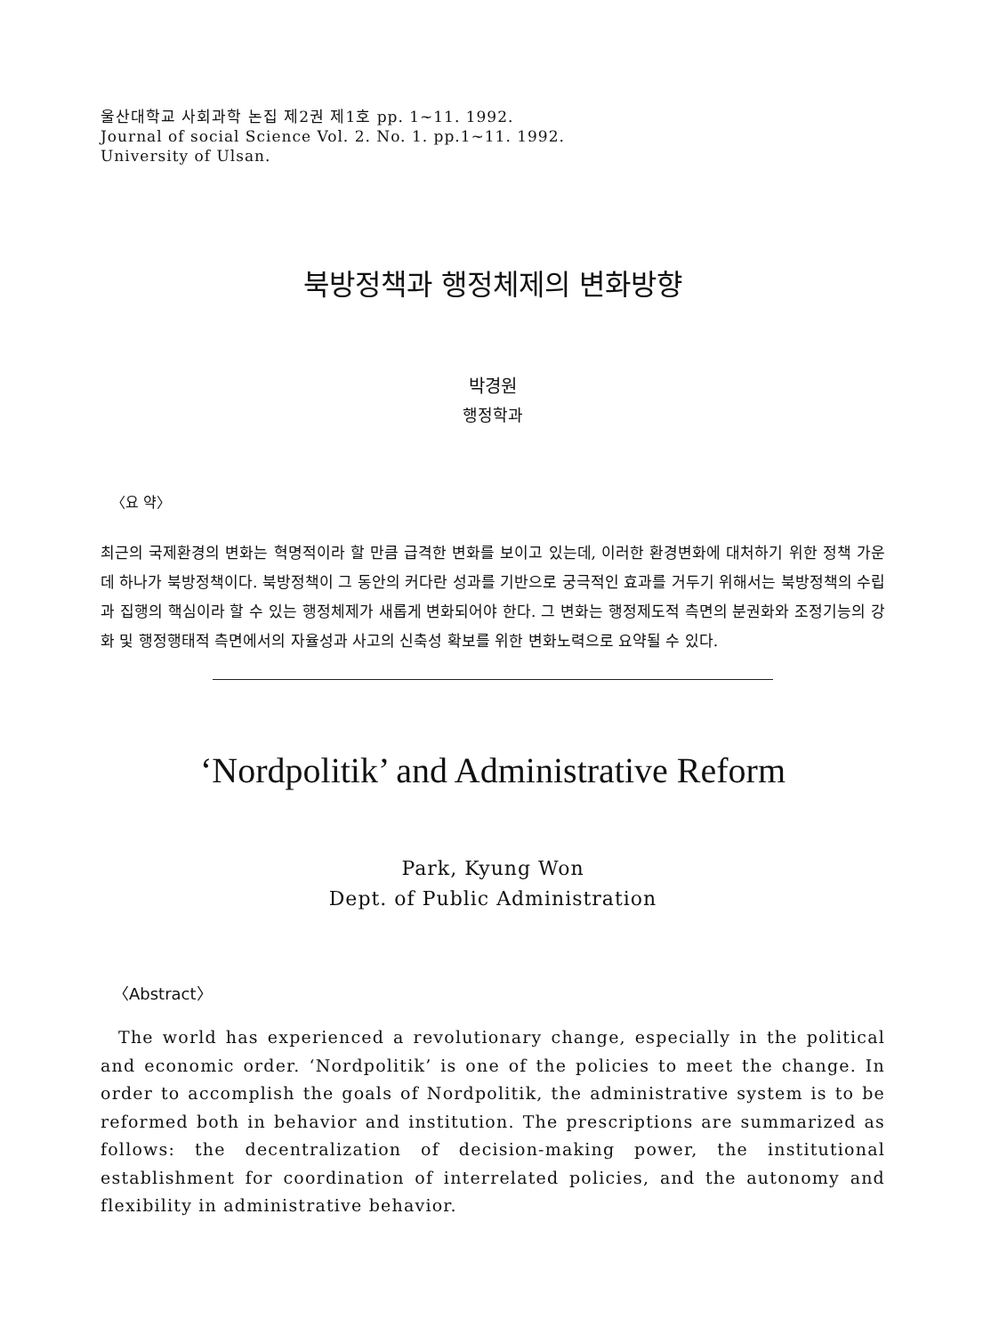울산대학교 사회과학 논집 제2권 제1호 pp. 1~11. 1992.
Journal of social Science Vol. 2. No. 1. pp.1~11. 1992.
University of Ulsan.
북방정책과 행정체제의 변화방향
박경원
행정학과
〈요 약〉
최근의 국제환경의 변화는 혁명적이라 할 만큼 급격한 변화를 보이고 있는데, 이러한 환경변화에 대처하기 위한 정책 가운데 하나가 북방정책이다. 북방정책이 그 동안의 커다란 성과를 기반으로 궁극적인 효과를 거두기 위해서는 북방정책의 수립과 집행의 핵심이라 할 수 있는 행정체제가 새롭게 변화되어야 한다. 그 변화는 행정제도적 측면의 분권화와 조정기능의 강화 및 행정행태적 측면에서의 자율성과 사고의 신축성 확보를 위한 변화노력으로 요약될 수 있다.
‘Nordpolitik’ and Administrative Reform
Park, Kyung Won
Dept. of Public Administration
〈Abstract〉
The world has experienced a revolutionary change, especially in the political and economic order. ‘Nordpolitik’ is one of the policies to meet the change. In order to accomplish the goals of Nordpolitik, the administrative system is to be reformed both in behavior and institution. The prescriptions are summarized as follows: the decentralization of decision-making power, the institutional establishment for coordination of interrelated policies, and the autonomy and flexibility in administrative behavior.